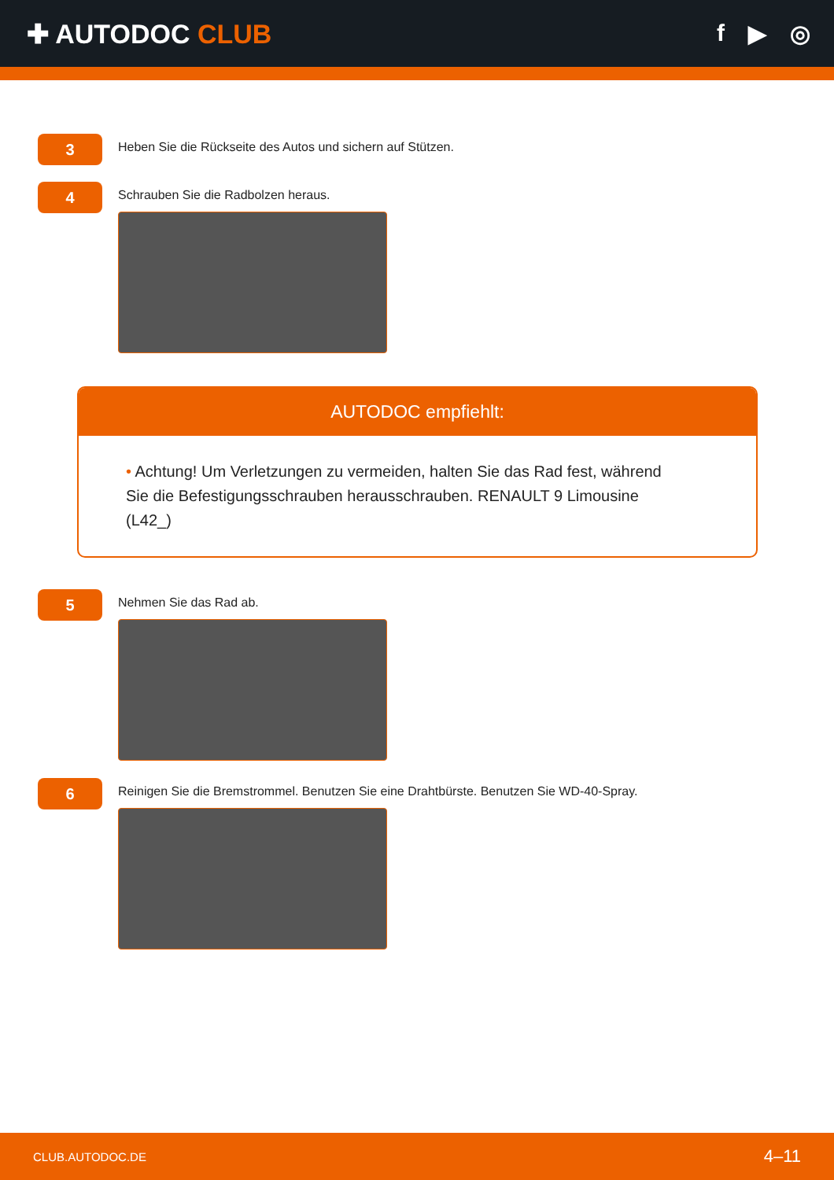✚ AUTODOC CLUB f ▶ ◎
3
Heben Sie die Rückseite des Autos und sichern auf Stützen.
4
Schrauben Sie die Radbolzen heraus.
AUTODOC empfiehlt:
• Achtung! Um Verletzungen zu vermeiden, halten Sie das Rad fest, während Sie die Befestigungsschrauben herausschrauben. RENAULT 9 Limousine (L42_)
5
Nehmen Sie das Rad ab.
6
Reinigen Sie die Bremstrommel. Benutzen Sie eine Drahtbürste. Benutzen Sie WD-40-Spray.
CLUB.AUTODOC.DE 4–11